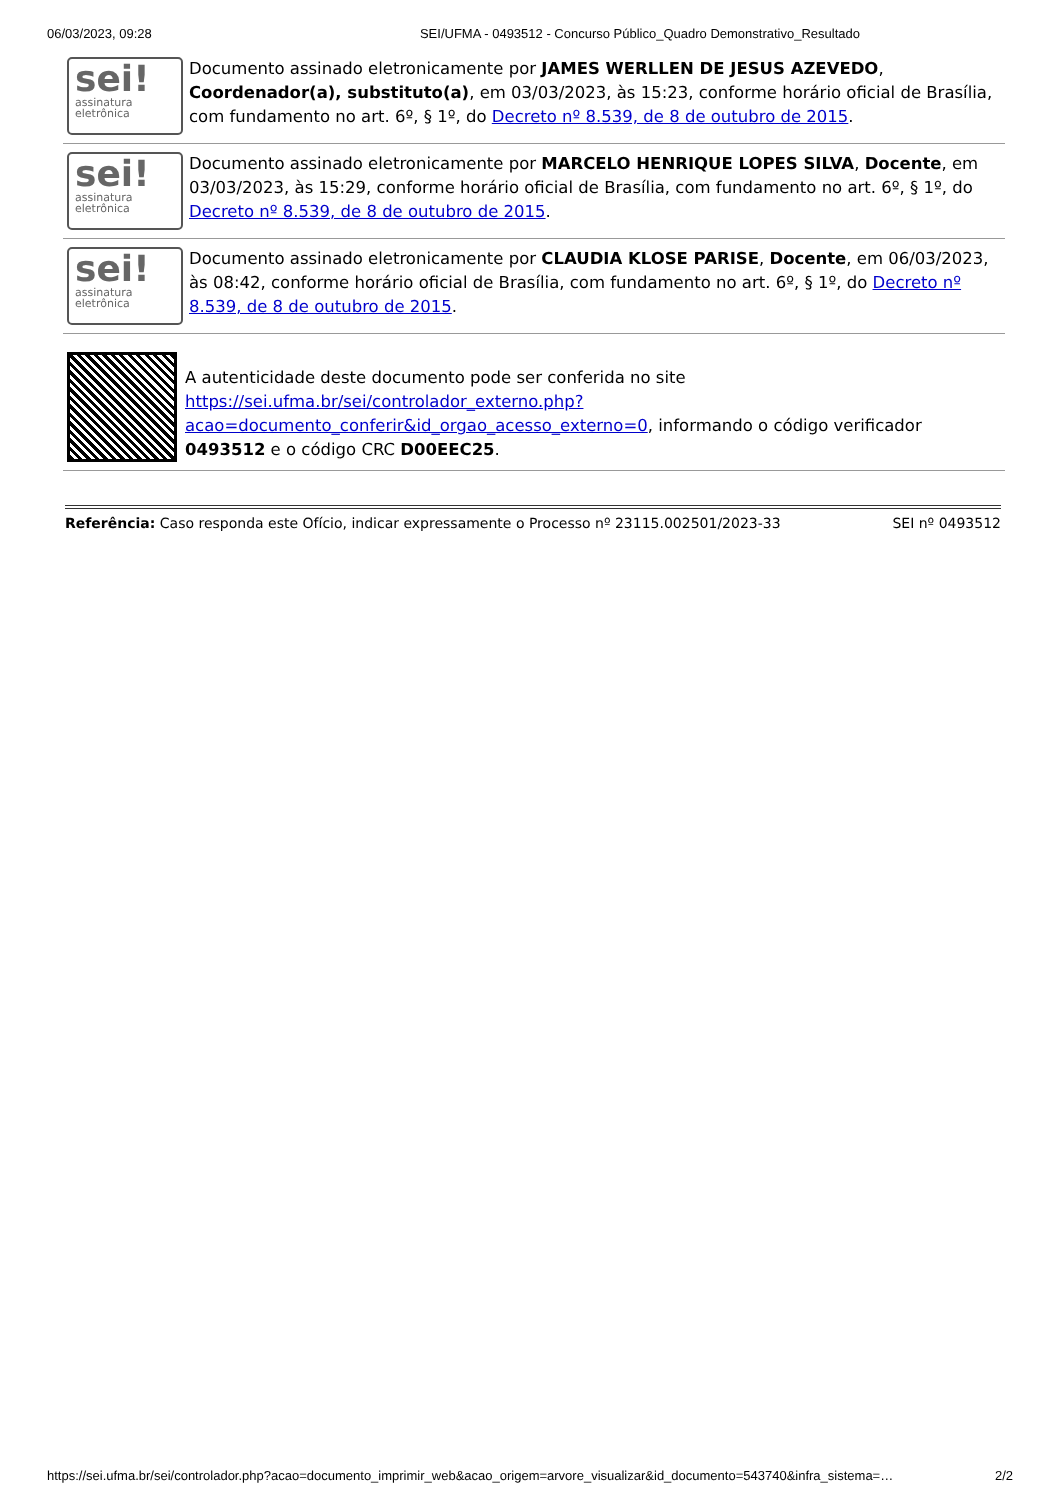06/03/2023, 09:28 SEI/UFMA - 0493512 - Concurso Público_Quadro Demonstrativo_Resultado
sei!
assinatura eletrônica
Documento assinado eletronicamente por JAMES WERLLEN DE JESUS AZEVEDO, Coordenador(a), substituto(a), em 03/03/2023, às 15:23, conforme horário oficial de Brasília, com fundamento no art. 6º, § 1º, do Decreto nº 8.539, de 8 de outubro de 2015.
sei!
assinatura eletrônica
Documento assinado eletronicamente por MARCELO HENRIQUE LOPES SILVA, Docente, em 03/03/2023, às 15:29, conforme horário oficial de Brasília, com fundamento no art. 6º, § 1º, do Decreto nº 8.539, de 8 de outubro de 2015.
sei!
assinatura eletrônica
Documento assinado eletronicamente por CLAUDIA KLOSE PARISE, Docente, em 06/03/2023, às 08:42, conforme horário oficial de Brasília, com fundamento no art. 6º, § 1º, do Decreto nº 8.539, de 8 de outubro de 2015.
A autenticidade deste documento pode ser conferida no site https://sei.ufma.br/sei/controlador_externo.php?acao=documento_conferir&id_orgao_acesso_externo=0, informando o código verificador 0493512 e o código CRC D00EEC25.
Referência: Caso responda este Ofício, indicar expressamente o Processo nº 23115.002501/2023-33 SEI nº 0493512
https://sei.ufma.br/sei/controlador.php?acao=documento_imprimir_web&acao_origem=arvore_visualizar&id_documento=543740&infra_sistema=… 2/2